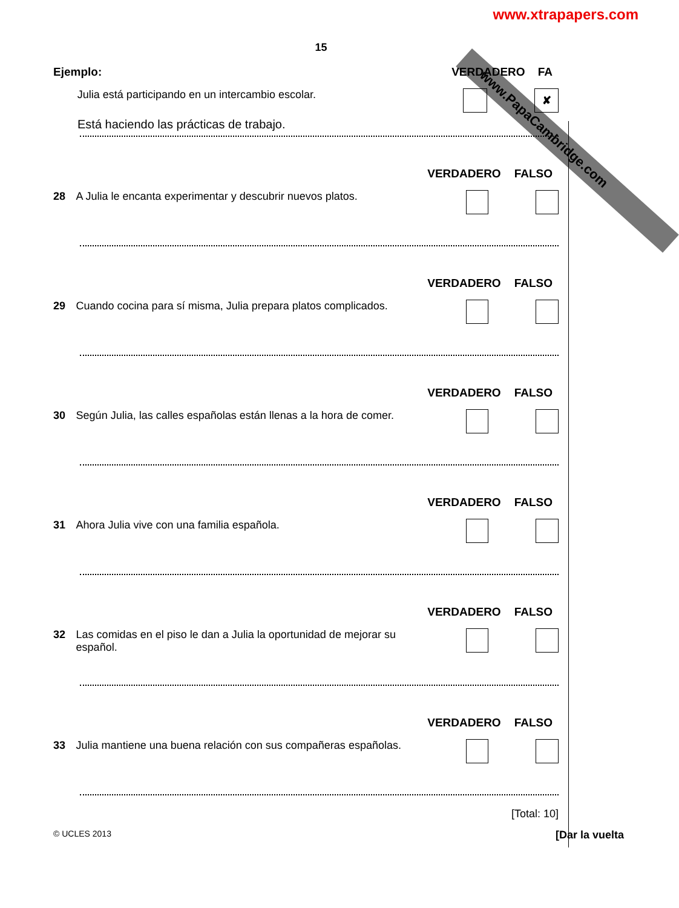www.xtrapapers.com
www.PapaCambridge.com
15
Ejemplo: VERDADERO FA
Julia está participando en un intercambio escolar. ✘
Está haciendo las prácticas de trabajo.
VERDADERO FALSO
28 A Julia le encanta experimentar y descubrir nuevos platos.
VERDADERO FALSO
29 Cuando cocina para sí misma, Julia prepara platos complicados.
VERDADERO FALSO
30 Según Julia, las calles españolas están llenas a la hora de comer.
VERDADERO FALSO
31 Ahora Julia vive con una familia española.
VERDADERO FALSO
32 Las comidas en el piso le dan a Julia la oportunidad de mejorar su español.
VERDADERO FALSO
33 Julia mantiene una buena relación con sus compañeras españolas.
[Total: 10]
© UCLES 2013 [Dar la vuelta